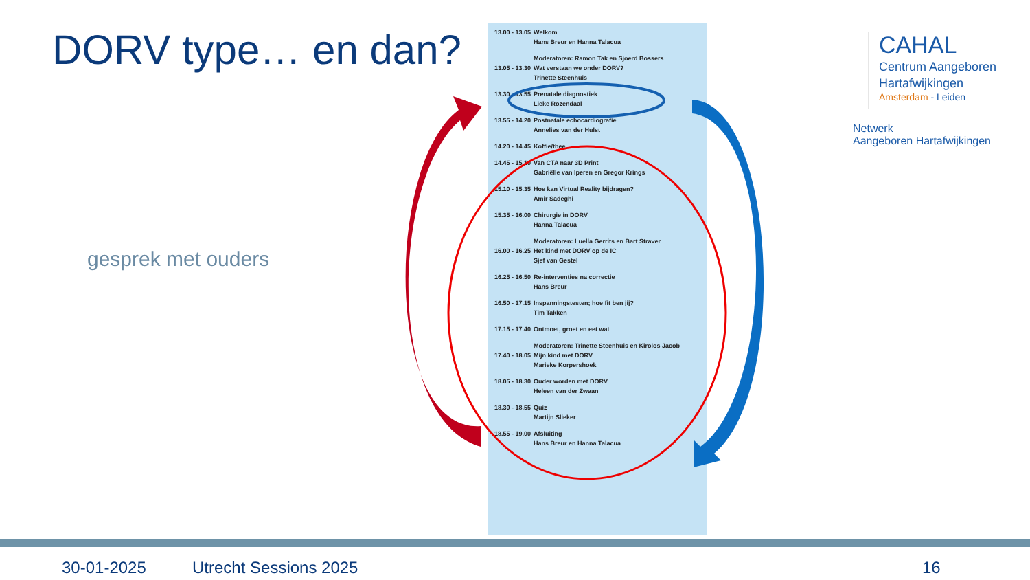DORV type… en dan?
gesprek met ouders
| 13.00 - 13.05 | Welkom Hans Breur en Hanna Talacua |
| 13.05 - 13.30 | Moderatoren: Ramon Tak en Sjoerd Bossers Wat verstaan we onder DORV? Trinette Steenhuis |
| 13.30 - 13.55 | Prenatale diagnostiek Lieke Rozendaal |
| 13.55 - 14.20 | Postnatale echocardiografie Annelies van der Hulst |
| 14.20 - 14.45 | Koffie/thee |
| 14.45 - 15.10 | Van CTA naar 3D Print Gabriëlle van Iperen en Gregor Krings |
| 15.10 - 15.35 | Hoe kan Virtual Reality bijdragen? Amir Sadeghi |
| 15.35 - 16.00 | Chirurgie in DORV Hanna Talacua |
| 16.00 - 16.25 | Moderatoren: Luella Gerrits en Bart Straver Het kind met DORV op de IC Sjef van Gestel |
| 16.25 - 16.50 | Re-interventies na correctie Hans Breur |
| 16.50 - 17.15 | Inspanningstesten; hoe fit ben jij? Tim Takken |
| 17.15 - 17.40 | Ontmoet, groet en eet wat |
| 17.40 - 18.05 | Moderatoren: Trinette Steenhuis en Kirolos Jacob Mijn kind met DORV Marieke Korpershoek |
| 18.05 - 18.30 | Ouder worden met DORV Heleen van der Zwaan |
| 18.30 - 18.55 | Quiz Martijn Slieker |
| 18.55 - 19.00 | Afsluiting Hans Breur en Hanna Talacua |
CAHAL
Centrum Aangeboren
Hartafwijkingen
Amsterdam - Leiden
Netwerk
Aangeboren Hartafwijkingen
30-01-2025 Utrecht Sessions 2025 16